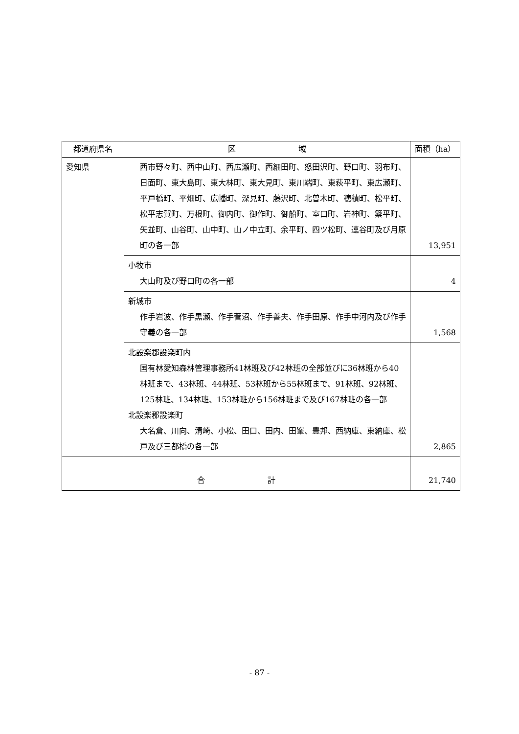| 都道府県名 | 区 域 | 面積（ha） |
| --- | --- | --- |
| 愛知県 | 西市野々町、西中山町、西広瀬町、西細田町、怒田沢町、野口町、羽布町、日面町、東大島町、東大林町、東大見町、東川端町、東萩平町、東広瀬町、平戸橋町、平畑町、広幡町、深見町、藤沢町、北曽木町、穂積町、松平町、松平志賀町、万根町、御内町、御作町、御船町、室口町、岩神町、簗平町、矢並町、山谷町、山中町、山ノ中立町、余平町、四ツ松町、連谷町及び月原町の各一部 | 13,951 |
| | 小牧市 大山町及び野口町の各一部 | 4 |
| | 新城市 作手岩波、作手黒瀬、作手菅沼、作手善夫、作手田原、作手中河内及び作手守義の各一部 | 1,568 |
| | 北設楽郡設楽町内 国有林愛知森林管理事務所41林班及び42林班の全部並びに36林班から40林班まで、43林班、44林班、53林班から55林班まで、91林班、92林班、125林班、134林班、153林班から156林班まで及び167林班の各一部 北設楽郡設楽町 大名倉、川向、清崎、小松、田口、田内、田峯、豊邦、西納庫、東納庫、松戸及び三都橋の各一部 | 2,865 |
| 合 計 | | 21,740 |
- 87 -